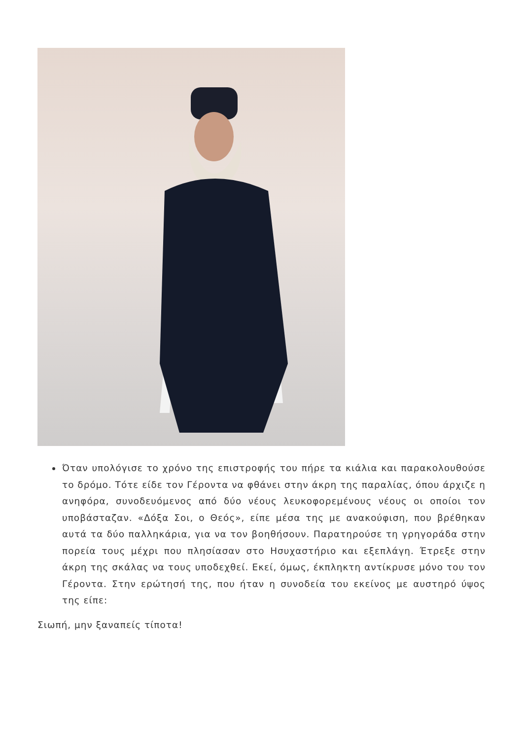Όταν υπολόγισε το χρόνο της επιστροφής του πήρε τα κιάλια και παρακολουθούσε το δρόμο. Τότε είδε τον Γέροντα να φθάνει στην άκρη της παραλίας, όπου άρχιζε η ανηφόρα, συνοδευόμενος από δύο νέους λευκοφορεμένους νέους οι οποίοι τον υποβάσταζαν. «Δόξα Σοι, ο Θεός», είπε μέσα της με ανακούφιση, που βρέθηκαν αυτά τα δύο παλληκάρια, για να τον βοηθήσουν. Παρατηρούσε τη γρηγοράδα στην πορεία τους μέχρι που πλησίασαν στο Ησυχαστήριο και εξεπλάγη. Έτρεξε στην άκρη της σκάλας να τους υποδεχθεί. Εκεί, όμως, έκπληκτη αντίκρυσε μόνο του τον Γέροντα. Στην ερώτησή της, που ήταν η συνοδεία του εκείνος με αυστηρό ύψος της είπε:
Σιωπή, μην ξαναπείς τίποτα!